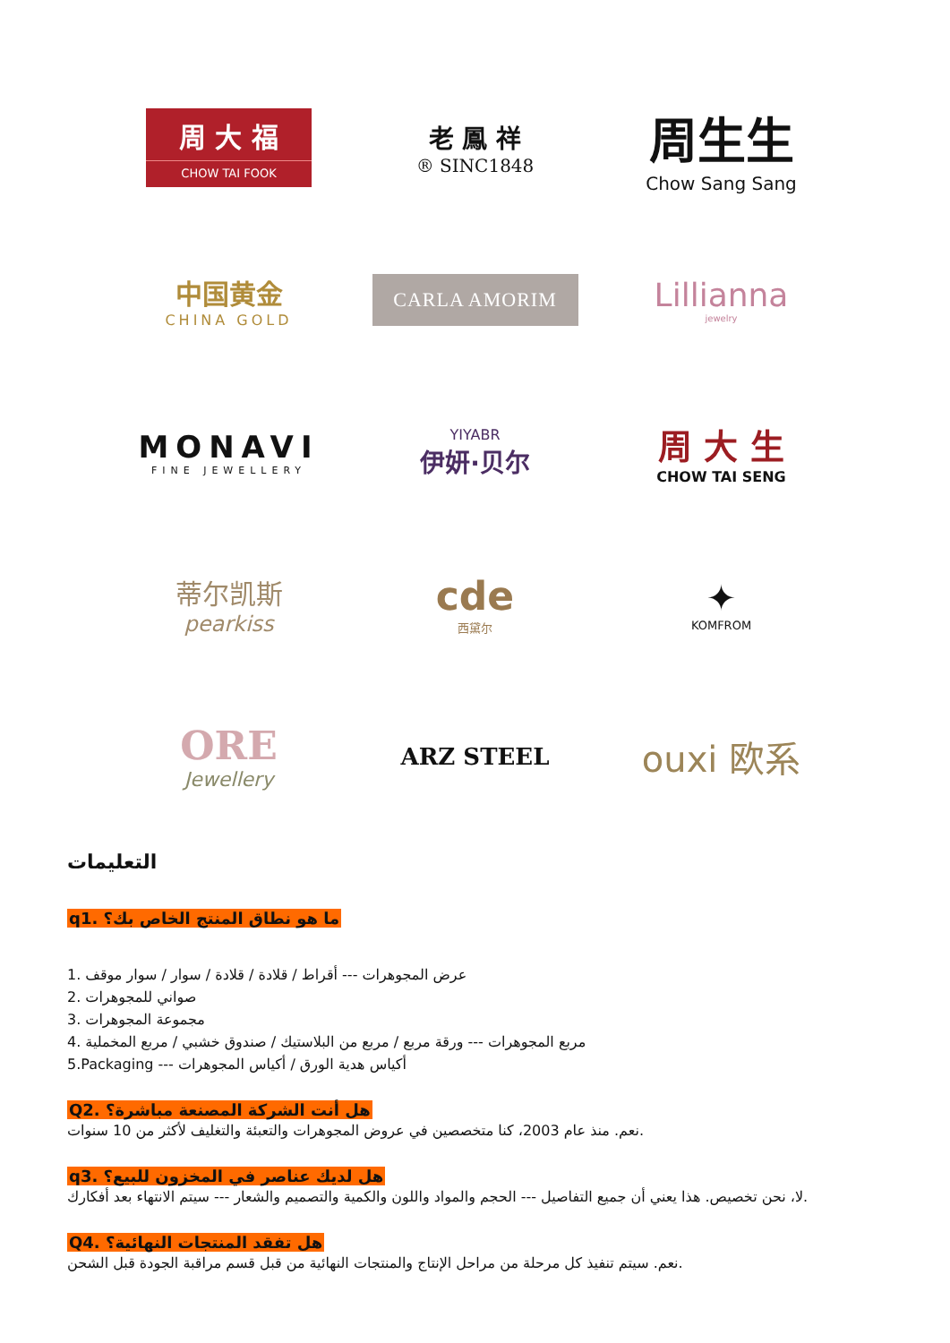周 大 福
CHOW TAI FOOK
老 鳳 祥
® SINC1848
周生生
Chow Sang Sang
中国黄金
CHINA GOLD
CARLA AMORIM
Lillianna
jewelry
MONAVI
FINE JEWELLERY
YIYABR
伊妍·贝尔
周 大 生
CHOW TAI SENG
蒂尔凯斯
pearkiss
cde
西黛尔
✦
KOMFROM
ORE
Jewellery
ARZ STEEL
ouxi 欧系
التعليمات
q1. ما هو نطاق المنتج الخاص بك؟
1. عرض المجوهرات --- أقراط / قلادة / قلادة / سوار / سوار موقف
2. صواني للمجوهرات
3. مجموعة المجوهرات
4. مربع المجوهرات --- ورقة مربع / مربع من البلاستيك / صندوق خشبي / مربع المخملية
5.Packaging --- أكياس هدية الورق / أكياس المجوهرات
Q2. هل أنت الشركة المصنعة مباشرة؟
نعم. منذ عام 2003، كنا متخصصين في عروض المجوهرات والتعبئة والتغليف لأكثر من 10 سنوات.
q3. هل لديك عناصر في المخزون للبيع؟
لا، نحن تخصيص. هذا يعني أن جميع التفاصيل --- الحجم والمواد واللون والكمية والتصميم والشعار --- سيتم الانتهاء بعد أفكارك.
Q4. هل تفقد المنتجات النهائية؟
نعم. سيتم تنفيذ كل مرحلة من مراحل الإنتاج والمنتجات النهائية من قبل قسم مراقبة الجودة قبل الشحن.